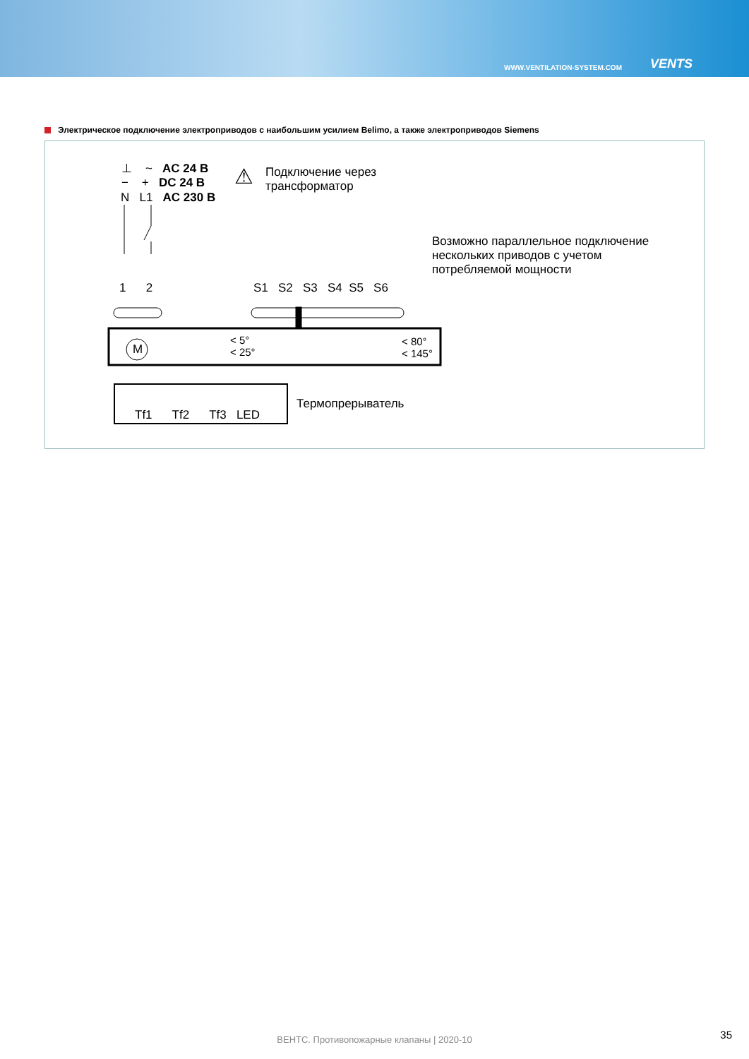WWW.VENTILATION-SYSTEM.COM
VENTS
Электрическое подключение электроприводов с наибольшим усилием Belimo, а также электроприводов Siemens
⊥ ~ AC 24 В
− + DC 24 В
N L1 AC 230 В
⚠
Подключение через
трансформатор
Возможно параллельное подключение
нескольких приводов с учетом
потребляемой мощности
1 2 S1 S2 S3 S4 S5 S6
M
< 5°
< 25°
< 80°
< 145°
Tf1 Tf2 Tf3 LED
Термопрерыватель
ВЕНТС. Противопожарные клапаны | 2020-10 35